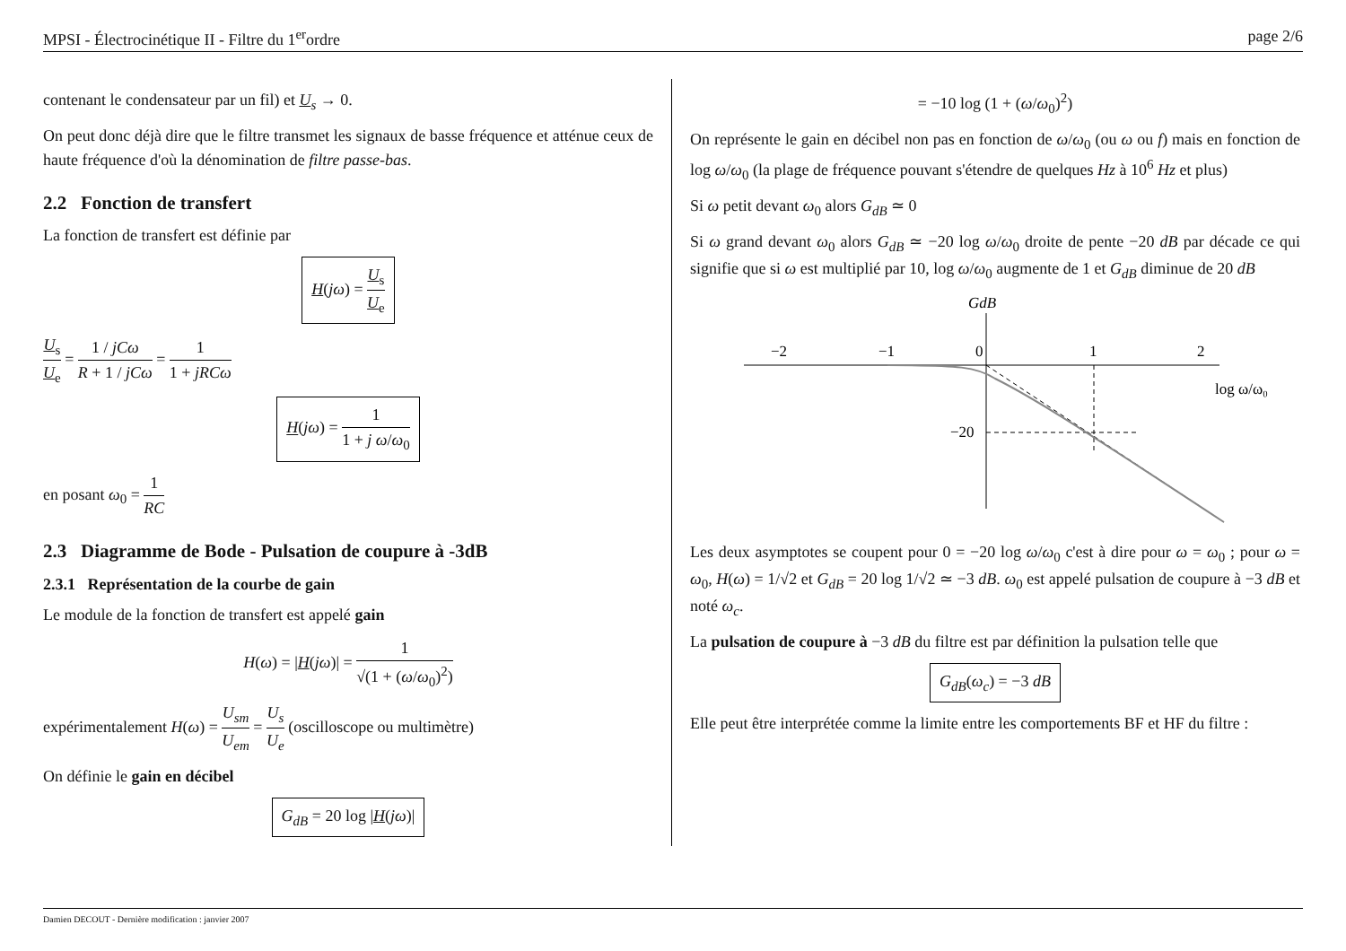MPSI - Électrocinétique II - Filtre du 1<sup>er</sup>ordre page 2/6
contenant le condensateur par un fil) et U<sub>s</sub> → 0.
On peut donc déjà dire que le filtre transmet les signaux de basse fréquence et atténue ceux de haute fréquence d'où la dénomination de filtre passe-bas.
2.2 Fonction de transfert
La fonction de transfert est définie par
H(jω) = U<sub>s</sub> U<sub>e</sub>
U<sub>s</sub> U<sub>e</sub> = 1 / jCω R + 1 / jCω = 1 1 + jRCω
H(jω) = 1 1 + j ω/ω<sub>0</sub>
en posant ω<sub>0</sub> = 1 RC
2.3 Diagramme de Bode - Pulsation de coupure à -3dB
2.3.1 Représentation de la courbe de gain
Le module de la fonction de transfert est appelé gain
H(ω) = |H(jω)| = 1 √(1 + (ω/ω<sub>0</sub>)<sup>2</sup>)
expérimentalement H(ω) = U<sub>sm</sub> U<sub>em</sub> = U<sub>s</sub> U<sub>e</sub> (oscilloscope ou multimètre)
On définie le gain en décibel
G<sub>dB</sub> = 20 log |H(jω)|
= −10 log (1 + (ω/ω<sub>0</sub>)<sup>2</sup>)
On représente le gain en décibel non pas en fonction de ω/ω<sub>0</sub> (ou ω ou f) mais en fonction de log ω/ω<sub>0</sub> (la plage de fréquence pouvant s'étendre de quelques Hz à 10<sup>6</sup> Hz et plus)
Si ω petit devant ω<sub>0</sub> alors G<sub>dB</sub> ≃ 0
Si ω grand devant ω<sub>0</sub> alors G<sub>dB</sub> ≃ −20 log ω/ω<sub>0</sub> droite de pente −20 dB par décade ce qui signifie que si ω est multiplié par 10, log ω/ω<sub>0</sub> augmente de 1 et G<sub>dB</sub> diminue de 20 dB
GdB
−2
−1
0
1
2
log ω/ω₀
−20
Les deux asymptotes se coupent pour 0 = −20 log ω/ω<sub>0</sub> c'est à dire pour ω = ω<sub>0</sub> ; pour ω = ω<sub>0</sub>, H(ω) = 1/√2 et G<sub>dB</sub> = 20 log 1/√2 ≃ −3 dB. ω<sub>0</sub> est appelé pulsation de coupure à −3 dB et noté ω<sub>c</sub>.
La pulsation de coupure à −3 dB du filtre est par définition la pulsation telle que
G<sub>dB</sub>(ω<sub>c</sub>) = −3 dB
Elle peut être interprétée comme la limite entre les comportements BF et HF du filtre :
Damien DECOUT - Dernière modification : janvier 2007